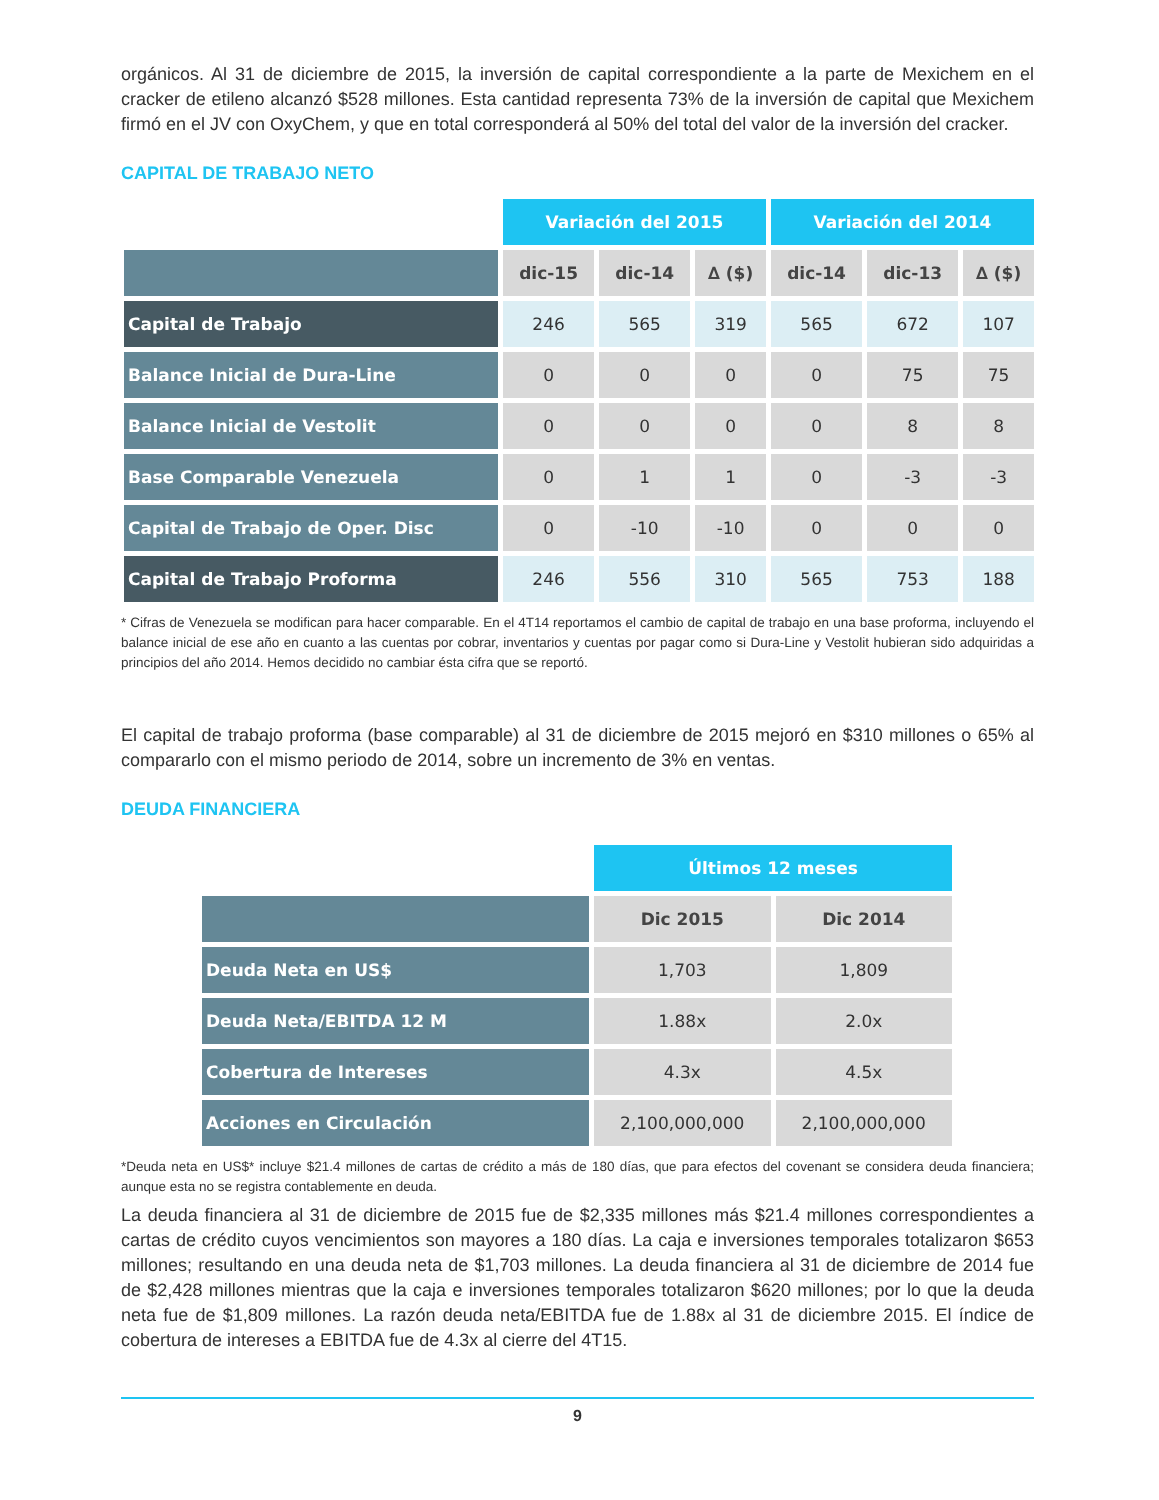orgánicos. Al 31 de diciembre de 2015, la inversión de capital correspondiente a la parte de Mexichem en el cracker de etileno alcanzó $528 millones. Esta cantidad representa 73% de la inversión de capital que Mexichem firmó en el JV con OxyChem, y que en total corresponderá al 50% del total del valor de la inversión del cracker.
CAPITAL DE TRABAJO NETO
| | Variación del 2015 | | | Variación del 2014 | | |
| | dic-15 | dic-14 | ∆ ($) | dic-14 | dic-13 | ∆ ($) |
| Capital de Trabajo | 246 | 565 | 319 | 565 | 672 | 107 |
| Balance Inicial de Dura-Line | 0 | 0 | 0 | 0 | 75 | 75 |
| Balance Inicial de Vestolit | 0 | 0 | 0 | 0 | 8 | 8 |
| Base Comparable Venezuela | 0 | 1 | 1 | 0 | -3 | -3 |
| Capital de Trabajo de Oper. Disc | 0 | -10 | -10 | 0 | 0 | 0 |
| Capital de Trabajo Proforma | 246 | 556 | 310 | 565 | 753 | 188 |
* Cifras de Venezuela se modifican para hacer comparable. En el 4T14 reportamos el cambio de capital de trabajo en una base proforma, incluyendo el balance inicial de ese año en cuanto a las cuentas por cobrar, inventarios y cuentas por pagar como si Dura-Line y Vestolit hubieran sido adquiridas a principios del año 2014. Hemos decidido no cambiar ésta cifra que se reportó.
El capital de trabajo proforma (base comparable) al 31 de diciembre de 2015 mejoró en $310 millones o 65% al compararlo con el mismo periodo de 2014, sobre un incremento de 3% en ventas.
DEUDA FINANCIERA
| | Últimos 12 meses | |
| | Dic 2015 | Dic 2014 |
| Deuda Neta en US$ | 1,703 | 1,809 |
| Deuda Neta/EBITDA 12 M | 1.88x | 2.0x |
| Cobertura de Intereses | 4.3x | 4.5x |
| Acciones en Circulación | 2,100,000,000 | 2,100,000,000 |
*Deuda neta en US$* incluye $21.4 millones de cartas de crédito a más de 180 días, que para efectos del covenant se considera deuda financiera; aunque esta no se registra contablemente en deuda.
La deuda financiera al 31 de diciembre de 2015 fue de $2,335 millones más $21.4 millones correspondientes a cartas de crédito cuyos vencimientos son mayores a 180 días. La caja e inversiones temporales totalizaron $653 millones; resultando en una deuda neta de $1,703 millones. La deuda financiera al 31 de diciembre de 2014 fue de $2,428 millones mientras que la caja e inversiones temporales totalizaron $620 millones; por lo que la deuda neta fue de $1,809 millones. La razón deuda neta/EBITDA fue de 1.88x al 31 de diciembre 2015. El índice de cobertura de intereses a EBITDA fue de 4.3x al cierre del 4T15.
9